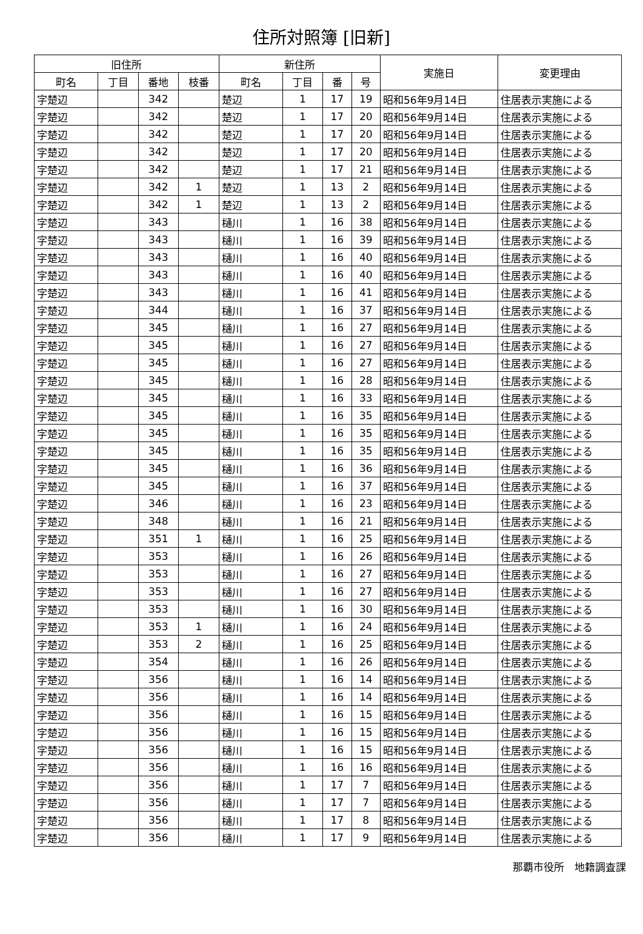住所対照簿 [旧新]
| 旧住所 | | | | 新住所 | | | | 実施日 | 変更理由 |
| --- | --- | --- | --- | --- | --- | --- | --- | --- | --- |
| 町名 | 丁目 | 番地 | 枝番 | 町名 | 丁目 | 番 | 号 | | |
| 字楚辺 | | 342 | | 楚辺 | 1 | 17 | 19 | 昭和56年9月14日 | 住居表示実施による |
| 字楚辺 | | 342 | | 楚辺 | 1 | 17 | 20 | 昭和56年9月14日 | 住居表示実施による |
| 字楚辺 | | 342 | | 楚辺 | 1 | 17 | 20 | 昭和56年9月14日 | 住居表示実施による |
| 字楚辺 | | 342 | | 楚辺 | 1 | 17 | 20 | 昭和56年9月14日 | 住居表示実施による |
| 字楚辺 | | 342 | | 楚辺 | 1 | 17 | 21 | 昭和56年9月14日 | 住居表示実施による |
| 字楚辺 | | 342 | 1 | 楚辺 | 1 | 13 | 2 | 昭和56年9月14日 | 住居表示実施による |
| 字楚辺 | | 342 | 1 | 楚辺 | 1 | 13 | 2 | 昭和56年9月14日 | 住居表示実施による |
| 字楚辺 | | 343 | | 樋川 | 1 | 16 | 38 | 昭和56年9月14日 | 住居表示実施による |
| 字楚辺 | | 343 | | 樋川 | 1 | 16 | 39 | 昭和56年9月14日 | 住居表示実施による |
| 字楚辺 | | 343 | | 樋川 | 1 | 16 | 40 | 昭和56年9月14日 | 住居表示実施による |
| 字楚辺 | | 343 | | 樋川 | 1 | 16 | 40 | 昭和56年9月14日 | 住居表示実施による |
| 字楚辺 | | 343 | | 樋川 | 1 | 16 | 41 | 昭和56年9月14日 | 住居表示実施による |
| 字楚辺 | | 344 | | 樋川 | 1 | 16 | 37 | 昭和56年9月14日 | 住居表示実施による |
| 字楚辺 | | 345 | | 樋川 | 1 | 16 | 27 | 昭和56年9月14日 | 住居表示実施による |
| 字楚辺 | | 345 | | 樋川 | 1 | 16 | 27 | 昭和56年9月14日 | 住居表示実施による |
| 字楚辺 | | 345 | | 樋川 | 1 | 16 | 27 | 昭和56年9月14日 | 住居表示実施による |
| 字楚辺 | | 345 | | 樋川 | 1 | 16 | 28 | 昭和56年9月14日 | 住居表示実施による |
| 字楚辺 | | 345 | | 樋川 | 1 | 16 | 33 | 昭和56年9月14日 | 住居表示実施による |
| 字楚辺 | | 345 | | 樋川 | 1 | 16 | 35 | 昭和56年9月14日 | 住居表示実施による |
| 字楚辺 | | 345 | | 樋川 | 1 | 16 | 35 | 昭和56年9月14日 | 住居表示実施による |
| 字楚辺 | | 345 | | 樋川 | 1 | 16 | 35 | 昭和56年9月14日 | 住居表示実施による |
| 字楚辺 | | 345 | | 樋川 | 1 | 16 | 36 | 昭和56年9月14日 | 住居表示実施による |
| 字楚辺 | | 345 | | 樋川 | 1 | 16 | 37 | 昭和56年9月14日 | 住居表示実施による |
| 字楚辺 | | 346 | | 樋川 | 1 | 16 | 23 | 昭和56年9月14日 | 住居表示実施による |
| 字楚辺 | | 348 | | 樋川 | 1 | 16 | 21 | 昭和56年9月14日 | 住居表示実施による |
| 字楚辺 | | 351 | 1 | 樋川 | 1 | 16 | 25 | 昭和56年9月14日 | 住居表示実施による |
| 字楚辺 | | 353 | | 樋川 | 1 | 16 | 26 | 昭和56年9月14日 | 住居表示実施による |
| 字楚辺 | | 353 | | 樋川 | 1 | 16 | 27 | 昭和56年9月14日 | 住居表示実施による |
| 字楚辺 | | 353 | | 樋川 | 1 | 16 | 27 | 昭和56年9月14日 | 住居表示実施による |
| 字楚辺 | | 353 | | 樋川 | 1 | 16 | 30 | 昭和56年9月14日 | 住居表示実施による |
| 字楚辺 | | 353 | 1 | 樋川 | 1 | 16 | 24 | 昭和56年9月14日 | 住居表示実施による |
| 字楚辺 | | 353 | 2 | 樋川 | 1 | 16 | 25 | 昭和56年9月14日 | 住居表示実施による |
| 字楚辺 | | 354 | | 樋川 | 1 | 16 | 26 | 昭和56年9月14日 | 住居表示実施による |
| 字楚辺 | | 356 | | 樋川 | 1 | 16 | 14 | 昭和56年9月14日 | 住居表示実施による |
| 字楚辺 | | 356 | | 樋川 | 1 | 16 | 14 | 昭和56年9月14日 | 住居表示実施による |
| 字楚辺 | | 356 | | 樋川 | 1 | 16 | 15 | 昭和56年9月14日 | 住居表示実施による |
| 字楚辺 | | 356 | | 樋川 | 1 | 16 | 15 | 昭和56年9月14日 | 住居表示実施による |
| 字楚辺 | | 356 | | 樋川 | 1 | 16 | 15 | 昭和56年9月14日 | 住居表示実施による |
| 字楚辺 | | 356 | | 樋川 | 1 | 16 | 16 | 昭和56年9月14日 | 住居表示実施による |
| 字楚辺 | | 356 | | 樋川 | 1 | 17 | 7 | 昭和56年9月14日 | 住居表示実施による |
| 字楚辺 | | 356 | | 樋川 | 1 | 17 | 7 | 昭和56年9月14日 | 住居表示実施による |
| 字楚辺 | | 356 | | 樋川 | 1 | 17 | 8 | 昭和56年9月14日 | 住居表示実施による |
| 字楚辺 | | 356 | | 樋川 | 1 | 17 | 9 | 昭和56年9月14日 | 住居表示実施による |
那覇市役所　地籍調査課